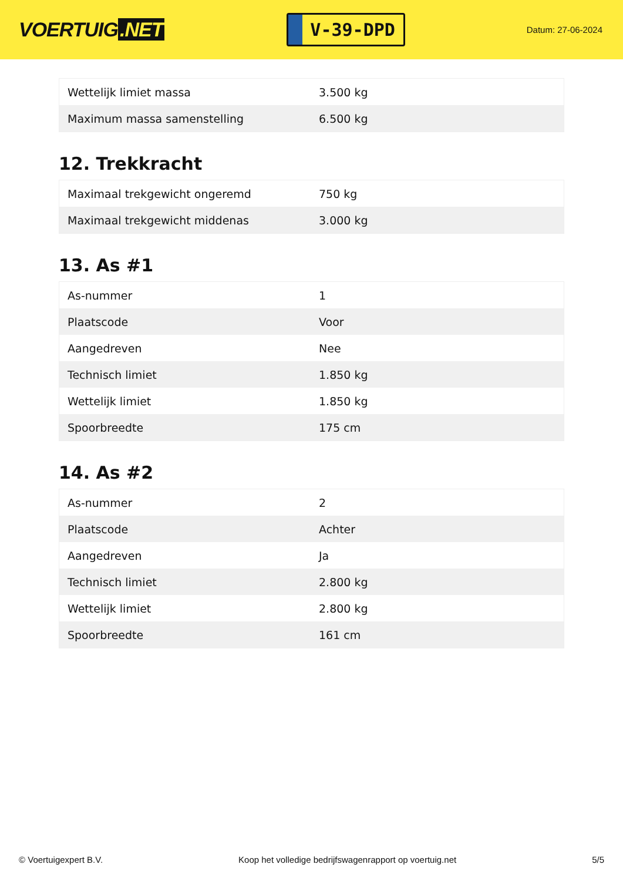VOERTUIG.NET
V-39-DPD
Datum: 27-06-2024
| Wettelijk limiet massa | 3.500 kg |
| Maximum massa samenstelling | 6.500 kg |
12. Trekkracht
| Maximaal trekgewicht ongeremd | 750 kg |
| Maximaal trekgewicht middenas | 3.000 kg |
13. As #1
| As-nummer | 1 |
| Plaatscode | Voor |
| Aangedreven | Nee |
| Technisch limiet | 1.850 kg |
| Wettelijk limiet | 1.850 kg |
| Spoorbreedte | 175 cm |
14. As #2
| As-nummer | 2 |
| Plaatscode | Achter |
| Aangedreven | Ja |
| Technisch limiet | 2.800 kg |
| Wettelijk limiet | 2.800 kg |
| Spoorbreedte | 161 cm |
© Voertuigexpert B.V. Koop het volledige bedrijfswagenrapport op voertuig.net 5/5